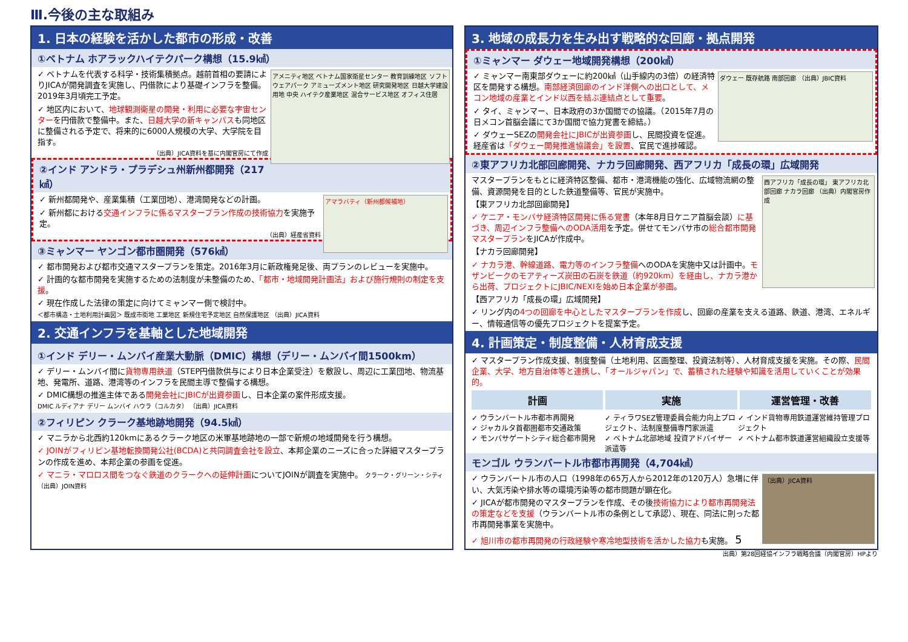Ⅲ.今後の主な取組み
1. 日本の経験を活かした都市の形成・改善
①ベトナム ホアラックハイテクパーク構想（15.9㎢）
アメニティ地区 ベトナム国家衛星センター 教育訓練地区 ソフトウェアパーク アミューズメント地区 研究開発地区 日越大学建設用地 中央 ハイテク産業地区 混合サービス地区 オフィス住居
✓ ベトナムを代表する科学・技術集積拠点。越前首相の要請によりJICAが開発調査を実施し、円借款により基礎インフラを整備。2019年3月頃完工予定。
✓ 地区内において、地球観測衛星の開発・利用に必要な宇宙センターを円借款で整備中。また、日越大学の新キャンパスも同地区に整備される予定で、将来的に6000人規模の大学、大学院を目指す。
（出典）JICA資料を基に内閣官房にて作成
②インド アンドラ・プラデシュ州新州都開発（217㎢）
アマラバティ（新州都候補地）
✓ 新州都開発や、産業集積（工業団地）、港湾開発などの計画。
✓ 新州都における交通インフラに係るマスタープラン作成の技術協力を実施予定。
（出典）経産省資料
③ミャンマー ヤンゴン都市圏開発（576㎢）
✓ 都市開発および都市交通マスタープランを策定。2016年3月に新政権発足後、両プランのレビューを実施中。
✓ 計画的な都市開発を実施するための法制度が未整備のため、「都市・地域開発計画法」および施行規則の制定を支援。
✓ 現在作成した法律の策定に向けてミャンマー側で検討中。
＜都市構造・土地利用計画図＞ 既成市街地 工業地区 新規住宅予定地区 自然保護地区 （出典）JICA資料
2. 交通インフラを基軸とした地域開発
①インド デリー・ムンバイ産業大動脈（DMIC）構想（デリー・ムンバイ間1500km）
✓ デリー・ムンバイ間に貨物専用鉄道（STEP円借款供与により日本企業受注）を敷設し、周辺に工業団地、物流基地、発電所、道路、港湾等のインフラを民間主導で整備する構想。
✓ DMIC構想の推進主体である開発会社にJBICが出資参画し、日本企業の案件形成支援。
DMIC ルディアナ デリー ムンバイ ハウラ（コルカタ） （出典）JICA資料
②フィリピン クラーク基地跡地開発（94.5㎢）
✓ マニラから北西約120kmにあるクラーク地区の米軍基地跡地の一部で新規の地域開発を行う構想。
✓ JOINがフィリピン基地転換開発公社(BCDA)と共同調査会社を設立、本邦企業のニーズに合った詳細マスタープランの作成を進め、本邦企業の参画を促進。
✓ マニラ・マロロス間をつなぐ鉄道のクラークへの延伸計画についてJOINが調査を実施中。 クラーク・グリーン・シティ （出典）JOIN資料
3. 地域の成長力を生み出す戦略的な回廊・拠点開発
①ミャンマー ダウェー地域開発構想（200㎢）
ダウェー 既存航路 南部回廊 （出典）JBIC資料
✓ ミャンマー南東部ダウェーに約200㎢（山手線内の3倍）の経済特区を開発する構想。南部経済回廊のインド洋側への出口として、メコン地域の産業とインド以西を結ぶ連結点として重要。
✓ タイ、ミャンマー、日本政府の3か国間での協議。（2015年7月の日メコン首脳会議にて3か国間で協力覚書を締結。）
✓ ダウェーSEZの開発会社にJBICが出資参画し、民間投資を促進。経産省は「ダウェー開発推進協議会」を設置、官民で進捗確認。
②東アフリカ北部回廊開発、ナカラ回廊開発、西アフリカ「成長の環」広域開発
西アフリカ「成長の環」 東アフリカ北部回廊 ナカラ回廊 （出典）内閣官房作成
マスタープランをもとに経済特区整備、都市・港湾機能の強化、広域物流網の整備、資源開発を目的とした鉄道整備等、官民が実施中。
【東アフリカ北部回廊開発】
✓ ケニア・モンバサ経済特区開発に係る覚書（本年8月日ケニア首脳会談）に基づき、周辺インフラ整備へのODA活用を予定。併せてモンバサ市の総合都市開発マスタープランをJICAが作成中。
【ナカラ回廊開発】
✓ ナカラ港、幹線道路、電力等のインフラ整備へのODAを実施中又は計画中。モザンビークのモアティーズ炭田の石炭を鉄道（約920km）を経由し、ナカラ港から出荷、プロジェクトにJBIC/NEXIを始め日本企業が参画。
【西アフリカ「成長の環」広域開発】
✓ リング内の4つの回廊を中心としたマスタープランを作成し、回廊の産業を支える道路、鉄道、港湾、エネルギー、情報通信等の優先プロジェクトを提案予定。
4. 計画策定・制度整備・人材育成支援
✓ マスタープラン作成支援、制度整備（土地利用、区画整理、投資法制等）、人材育成支援を実施。その際、民間企業、大学、地方自治体等と連携し、「オールジャパン」で、蓄積された経験や知識を活用していくことが効果的。
計画 実施 運営管理・改善
✓ ウランバートル市都市再開発
✓ ジャカルタ首都圏都市交通政策
✓ モンバサゲートシティ総合都市開発
✓ ティラワSEZ管理委員会能力向上プロジェクト、法制度整備専門家派遣
✓ ベトナム北部地域 投資アドバイザー派遣等
✓ インド貨物専用鉄道運営維持管理プロジェクト
✓ ベトナム都市鉄道運営組織設立支援等
モンゴル ウランバートル市都市再開発（4,704㎢）
（出典）JICA資料
✓ ウランバートル市の人口（1998年の65万人から2012年の120万人）急増に伴い、大気汚染や排水等の環境汚染等の都市問題が顕在化。
✓ JICAが都市開発のマスタープランを作成、その後技術協力により都市再開発法の策定などを支援（ウランバートル市の条例として承認）、現在、同法に則った都市再開発事業を実施中。
✓ 旭川市の都市再開発の行政経験や寒冷地型技術を活かした協力も実施。 5
出典）第28回経協インフラ戦略会議（内閣官房）HPより